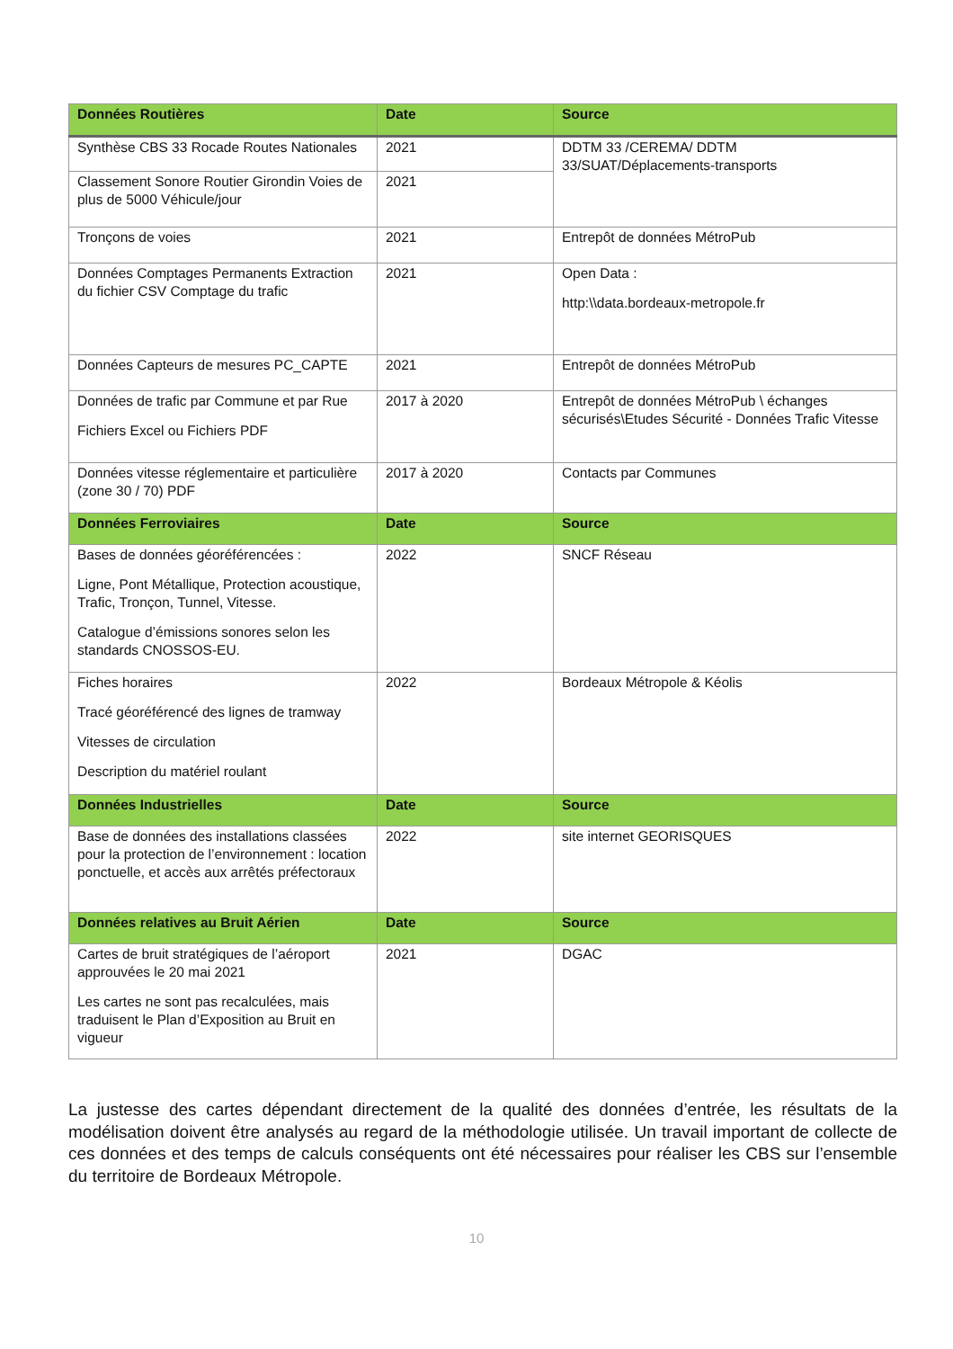| Données Routières | Date | Source |
| --- | --- | --- |
| Synthèse CBS 33 Rocade Routes Nationales | 2021 | DDTM 33 /CEREMA/ DDTM 33/SUAT/Déplacements-transports |
| Classement Sonore Routier Girondin Voies de plus de 5000 Véhicule/jour | 2021 | |
| Tronçons de voies | 2021 | Entrepôt de données MétroPub |
| Données Comptages Permanents Extraction du fichier CSV Comptage du trafic | 2021 | Open Data : http:\\data.bordeaux-metropole.fr |
| Données Capteurs de mesures PC_CAPTE | 2021 | Entrepôt de données MétroPub |
| Données de trafic par Commune et par Rue Fichiers Excel ou Fichiers PDF | 2017 à 2020 | Entrepôt de données MétroPub \ échanges sécurisés\Etudes Sécurité - Données Trafic Vitesse |
| Données vitesse réglementaire et particulière (zone 30 / 70) PDF | 2017 à 2020 | Contacts par Communes |
| Données Ferroviaires | Date | Source |
| Bases de données géoréférencées : Ligne, Pont Métallique, Protection acoustique, Trafic, Tronçon, Tunnel, Vitesse. Catalogue d’émissions sonores selon les standards CNOSSOS-EU. | 2022 | SNCF Réseau |
| Fiches horaires Tracé géoréférencé des lignes de tramway Vitesses de circulation Description du matériel roulant | 2022 | Bordeaux Métropole & Kéolis |
| Données Industrielles | Date | Source |
| Base de données des installations classées pour la protection de l’environnement : location ponctuelle, et accès aux arrêtés préfectoraux | 2022 | site internet GEORISQUES |
| Données relatives au Bruit Aérien | Date | Source |
| Cartes de bruit stratégiques de l’aéroport approuvées le 20 mai 2021 Les cartes ne sont pas recalculées, mais traduisent le Plan d’Exposition au Bruit en vigueur | 2021 | DGAC |
La justesse des cartes dépendant directement de la qualité des données d’entrée, les résultats de la modélisation doivent être analysés au regard de la méthodologie utilisée. Un travail important de collecte de ces données et des temps de calculs conséquents ont été nécessaires pour réaliser les CBS sur l’ensemble du territoire de Bordeaux Métropole.
10